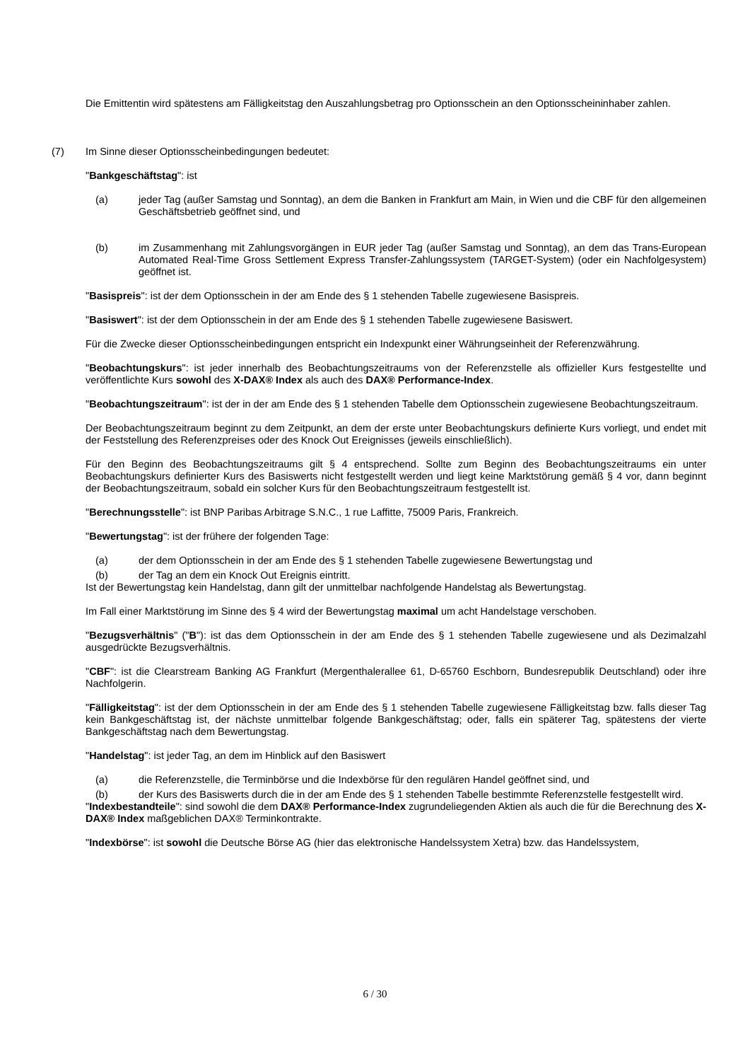Die Emittentin wird spätestens am Fälligkeitstag den Auszahlungsbetrag pro Optionsschein an den Optionsscheininhaber zahlen.
(7) Im Sinne dieser Optionsscheinbedingungen bedeutet:
"Bankgeschäftstag": ist
(a) jeder Tag (außer Samstag und Sonntag), an dem die Banken in Frankfurt am Main, in Wien und die CBF für den allgemeinen Geschäftsbetrieb geöffnet sind, und
(b) im Zusammenhang mit Zahlungsvorgängen in EUR jeder Tag (außer Samstag und Sonntag), an dem das Trans-European Automated Real-Time Gross Settlement Express Transfer-Zahlungssystem (TARGET-System) (oder ein Nachfolgesystem) geöffnet ist.
"Basispreis": ist der dem Optionsschein in der am Ende des § 1 stehenden Tabelle zugewiesene Basispreis.
"Basiswert": ist der dem Optionsschein in der am Ende des § 1 stehenden Tabelle zugewiesene Basiswert.
Für die Zwecke dieser Optionsscheinbedingungen entspricht ein Indexpunkt einer Währungseinheit der Referenzwährung.
"Beobachtungskurs": ist jeder innerhalb des Beobachtungszeitraums von der Referenzstelle als offizieller Kurs festgestellte und veröffentlichte Kurs sowohl des X-DAX® Index als auch des DAX® Performance-Index.
"Beobachtungszeitraum": ist der in der am Ende des § 1 stehenden Tabelle dem Optionsschein zugewiesene Beobachtungszeitraum.
Der Beobachtungszeitraum beginnt zu dem Zeitpunkt, an dem der erste unter Beobachtungskurs definierte Kurs vorliegt, und endet mit der Feststellung des Referenzpreises oder des Knock Out Ereignisses (jeweils einschließlich).
Für den Beginn des Beobachtungszeitraums gilt § 4 entsprechend. Sollte zum Beginn des Beobachtungszeitraums ein unter Beobachtungskurs definierter Kurs des Basiswerts nicht festgestellt werden und liegt keine Marktstörung gemäß § 4 vor, dann beginnt der Beobachtungszeitraum, sobald ein solcher Kurs für den Beobachtungszeitraum festgestellt ist.
"Berechnungsstelle": ist BNP Paribas Arbitrage S.N.C., 1 rue Laffitte, 75009 Paris, Frankreich.
"Bewertungstag": ist der frühere der folgenden Tage:
(a) der dem Optionsschein in der am Ende des § 1 stehenden Tabelle zugewiesene Bewertungstag und
(b) der Tag an dem ein Knock Out Ereignis eintritt.
Ist der Bewertungstag kein Handelstag, dann gilt der unmittelbar nachfolgende Handelstag als Bewertungstag.
Im Fall einer Marktstörung im Sinne des § 4 wird der Bewertungstag maximal um acht Handelstage verschoben.
"Bezugsverhältnis" ("B"): ist das dem Optionsschein in der am Ende des § 1 stehenden Tabelle zugewiesene und als Dezimalzahl ausgedrückte Bezugsverhältnis.
"CBF": ist die Clearstream Banking AG Frankfurt (Mergenthalerallee 61, D-65760 Eschborn, Bundesrepublik Deutschland) oder ihre Nachfolgerin.
"Fälligkeitstag": ist der dem Optionsschein in der am Ende des § 1 stehenden Tabelle zugewiesene Fälligkeitstag bzw. falls dieser Tag kein Bankgeschäftstag ist, der nächste unmittelbar folgende Bankgeschäftstag; oder, falls ein späterer Tag, spätestens der vierte Bankgeschäftstag nach dem Bewertungstag.
"Handelstag": ist jeder Tag, an dem im Hinblick auf den Basiswert
(a) die Referenzstelle, die Terminbörse und die Indexbörse für den regulären Handel geöffnet sind, und
(b) der Kurs des Basiswerts durch die in der am Ende des § 1 stehenden Tabelle bestimmte Referenzstelle festgestellt wird.
"Indexbestandteile": sind sowohl die dem DAX® Performance-Index zugrundeliegenden Aktien als auch die für die Berechnung des X-DAX® Index maßgeblichen DAX® Terminkontrakte.
"Indexbörse": ist sowohl die Deutsche Börse AG (hier das elektronische Handelssystem Xetra) bzw. das Handelssystem,
6 / 30